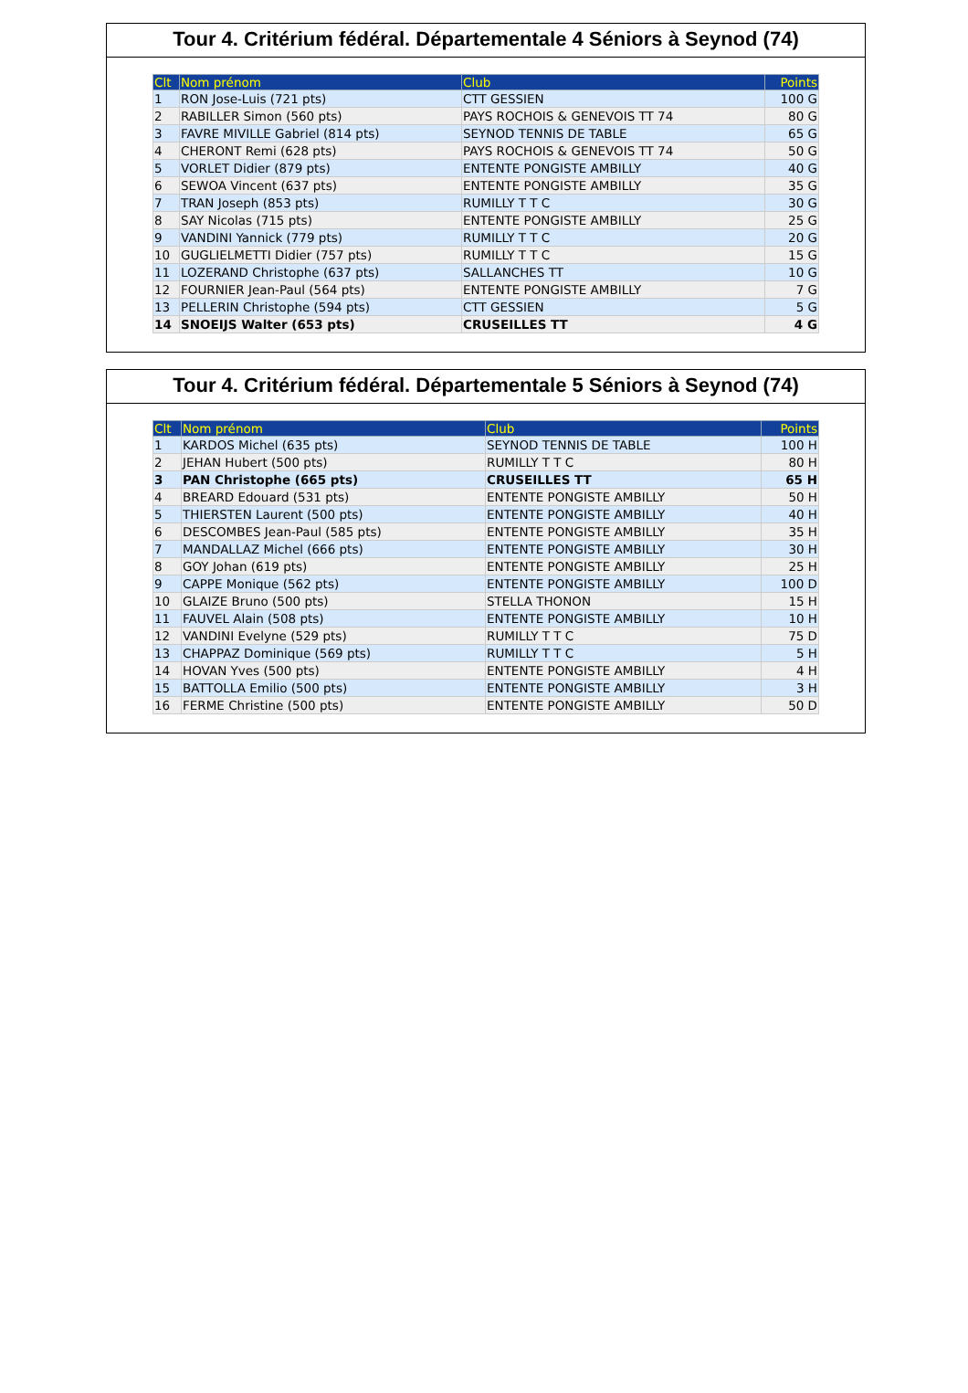Tour 4. Critérium fédéral. Départementale 4 Séniors à Seynod (74)
| Clt | Nom prénom | Club | Points |
| --- | --- | --- | --- |
| 1 | RON Jose-Luis (721 pts) | CTT GESSIEN | 100 G |
| 2 | RABILLER Simon (560 pts) | PAYS ROCHOIS & GENEVOIS TT 74 | 80 G |
| 3 | FAVRE MIVILLE Gabriel (814 pts) | SEYNOD TENNIS DE TABLE | 65 G |
| 4 | CHERONT Remi (628 pts) | PAYS ROCHOIS & GENEVOIS TT 74 | 50 G |
| 5 | VORLET Didier (879 pts) | ENTENTE PONGISTE AMBILLY | 40 G |
| 6 | SEWOA Vincent (637 pts) | ENTENTE PONGISTE AMBILLY | 35 G |
| 7 | TRAN Joseph (853 pts) | RUMILLY T T C | 30 G |
| 8 | SAY Nicolas (715 pts) | ENTENTE PONGISTE AMBILLY | 25 G |
| 9 | VANDINI Yannick (779 pts) | RUMILLY T T C | 20 G |
| 10 | GUGLIELMETTI Didier (757 pts) | RUMILLY T T C | 15 G |
| 11 | LOZERAND Christophe (637 pts) | SALLANCHES TT | 10 G |
| 12 | FOURNIER Jean-Paul (564 pts) | ENTENTE PONGISTE AMBILLY | 7 G |
| 13 | PELLERIN Christophe (594 pts) | CTT GESSIEN | 5 G |
| 14 | SNOEIJS Walter (653 pts) | CRUSEILLES TT | 4 G |
Tour 4. Critérium fédéral. Départementale 5 Séniors à Seynod (74)
| Clt | Nom prénom | Club | Points |
| --- | --- | --- | --- |
| 1 | KARDOS Michel (635 pts) | SEYNOD TENNIS DE TABLE | 100 H |
| 2 | JEHAN Hubert (500 pts) | RUMILLY T T C | 80 H |
| 3 | PAN Christophe (665 pts) | CRUSEILLES TT | 65 H |
| 4 | BREARD Edouard (531 pts) | ENTENTE PONGISTE AMBILLY | 50 H |
| 5 | THIERSTEN Laurent (500 pts) | ENTENTE PONGISTE AMBILLY | 40 H |
| 6 | DESCOMBES Jean-Paul (585 pts) | ENTENTE PONGISTE AMBILLY | 35 H |
| 7 | MANDALLAZ Michel (666 pts) | ENTENTE PONGISTE AMBILLY | 30 H |
| 8 | GOY Johan (619 pts) | ENTENTE PONGISTE AMBILLY | 25 H |
| 9 | CAPPE Monique (562 pts) | ENTENTE PONGISTE AMBILLY | 100 D |
| 10 | GLAIZE Bruno (500 pts) | STELLA THONON | 15 H |
| 11 | FAUVEL Alain (508 pts) | ENTENTE PONGISTE AMBILLY | 10 H |
| 12 | VANDINI Evelyne (529 pts) | RUMILLY T T C | 75 D |
| 13 | CHAPPAZ Dominique (569 pts) | RUMILLY T T C | 5 H |
| 14 | HOVAN Yves (500 pts) | ENTENTE PONGISTE AMBILLY | 4 H |
| 15 | BATTOLLA Emilio (500 pts) | ENTENTE PONGISTE AMBILLY | 3 H |
| 16 | FERME Christine (500 pts) | ENTENTE PONGISTE AMBILLY | 50 D |